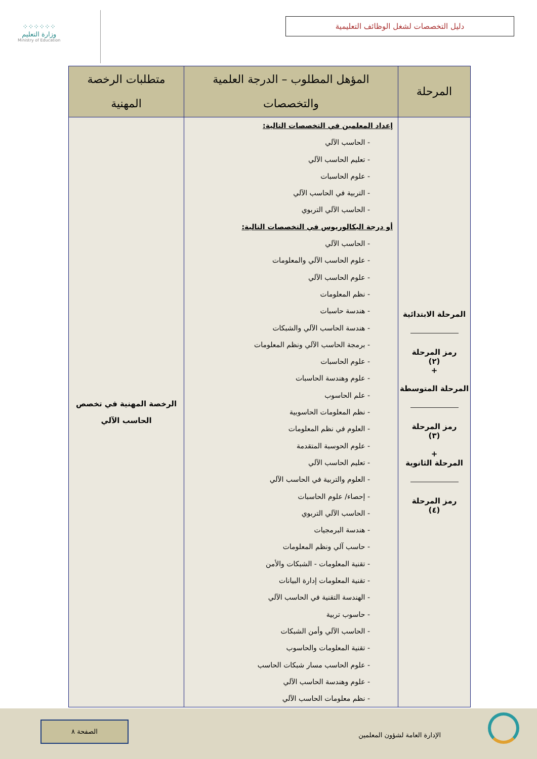⁘⁘⁘⁘⁘⁘
وزارة التعليم
Ministry of Education
دليل التخصصات لشغل الوظائف التعليمية
| المرحلة | المؤهل المطلوب – الدرجة العلمية والتخصصات | متطلبات الرخصة المهنية |
| --- | --- | --- |
| المرحلة الابتدائية رمز المرحلة (٢) + المرحلة المتوسطة رمز المرحلة (٣) + المرحلة الثانوية رمز المرحلة (٤) | إعداد المعلمين في التخصصات التالية: - الحاسب الآلي - تعليم الحاسب الآلي - علوم الحاسبات - التربية في الحاسب الآلي - الحاسب الآلي التربوي أو درجة البكالوريوس في التخصصات التالية: - الحاسب الآلي - علوم الحاسب الآلي والمعلومات - علوم الحاسب الآلي - نظم المعلومات - هندسة حاسبات - هندسة الحاسب الآلي والشبكات - برمجة الحاسب الآلي ونظم المعلومات - علوم الحاسبات - علوم وهندسة الحاسبات - علم الحاسوب - نظم المعلومات الحاسوبية - العلوم في نظم المعلومات - علوم الحوسبة المتقدمة - تعليم الحاسب الآلي - العلوم والتربية في الحاسب الآلي - إحصاء/ علوم الحاسبات - الحاسب الآلي التربوي - هندسة البرمجيات - حاسب آلي ونظم المعلومات - تقنية المعلومات - الشبكات والأمن - تقنية المعلومات إدارة البيانات - الهندسة التقنية في الحاسب الآلي - حاسوب تربية - الحاسب الآلي وأمن الشبكات - تقنية المعلومات والحاسوب - علوم الحاسب مسار شبكات الحاسب - علوم وهندسة الحاسب الآلي - نظم معلومات الحاسب الآلي | الرخصة المهنية في تخصص الحاسب الآلي |
الإدارة العامة لشؤون المعلمين
الصفحة ٨